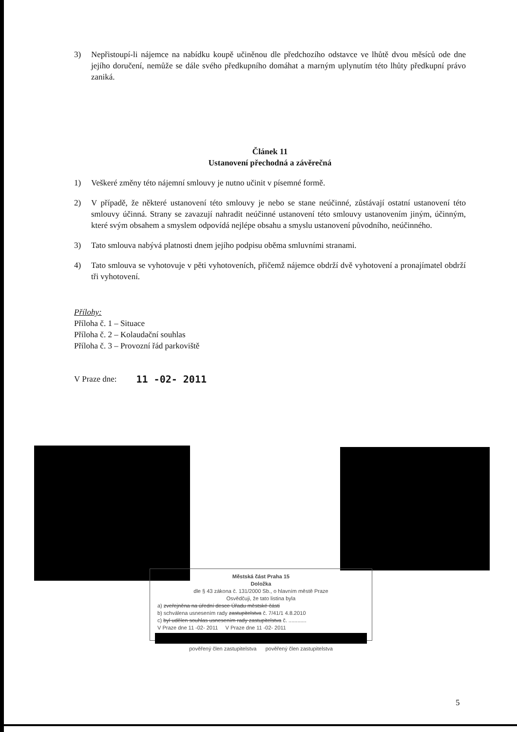3) Nepřistoupí-li nájemce na nabídku koupě učiněnou dle předchozího odstavce ve lhůtě dvou měsíců ode dne jejího doručení, nemůže se dále svého předkupního domáhat a marným uplynutím této lhůty předkupní právo zaniká.
Článek 11
Ustanovení přechodná a závěrečná
1) Veškeré změny této nájemní smlouvy je nutno učinit v písemné formě.
2) V případě, že některé ustanovení této smlouvy je nebo se stane neúčinné, zůstávají ostatní ustanovení této smlouvy účinná. Strany se zavazují nahradit neúčinné ustanovení této smlouvy ustanovením jiným, účinným, které svým obsahem a smyslem odpovídá nejlépe obsahu a smyslu ustanovení původního, neúčinného.
3) Tato smlouva nabývá platnosti dnem jejího podpisu oběma smluvními stranami.
4) Tato smlouva se vyhotovuje v pěti vyhotoveních, přičemž nájemce obdrží dvě vyhotovení a pronajímatel obdrží tři vyhotovení.
Přílohy:
Příloha č. 1 – Situace
Příloha č. 2 – Kolaudační souhlas
Příloha č. 3 – Provozní řád parkoviště
V Praze dne: 11 -02- 2011
Městská část Praha 15
Doložka
dle § 43 zákona č. 131/2000 Sb., o hlavním městě Praze
Osvědčuji, že tato listina byla
a) zveřejněna na úřední desce Úřadu městské části
b) schválena usnesením rady zastupitelstva č. 7/41/1 4.8.2010
c) byl udělen souhlas usnesením rady zastupitelstva č. ............
V Praze dne 11 -02- 2011 V Praze dne 11 -02- 2011
pověřený člen zastupitelstva pověřený člen zastupitelstva
5